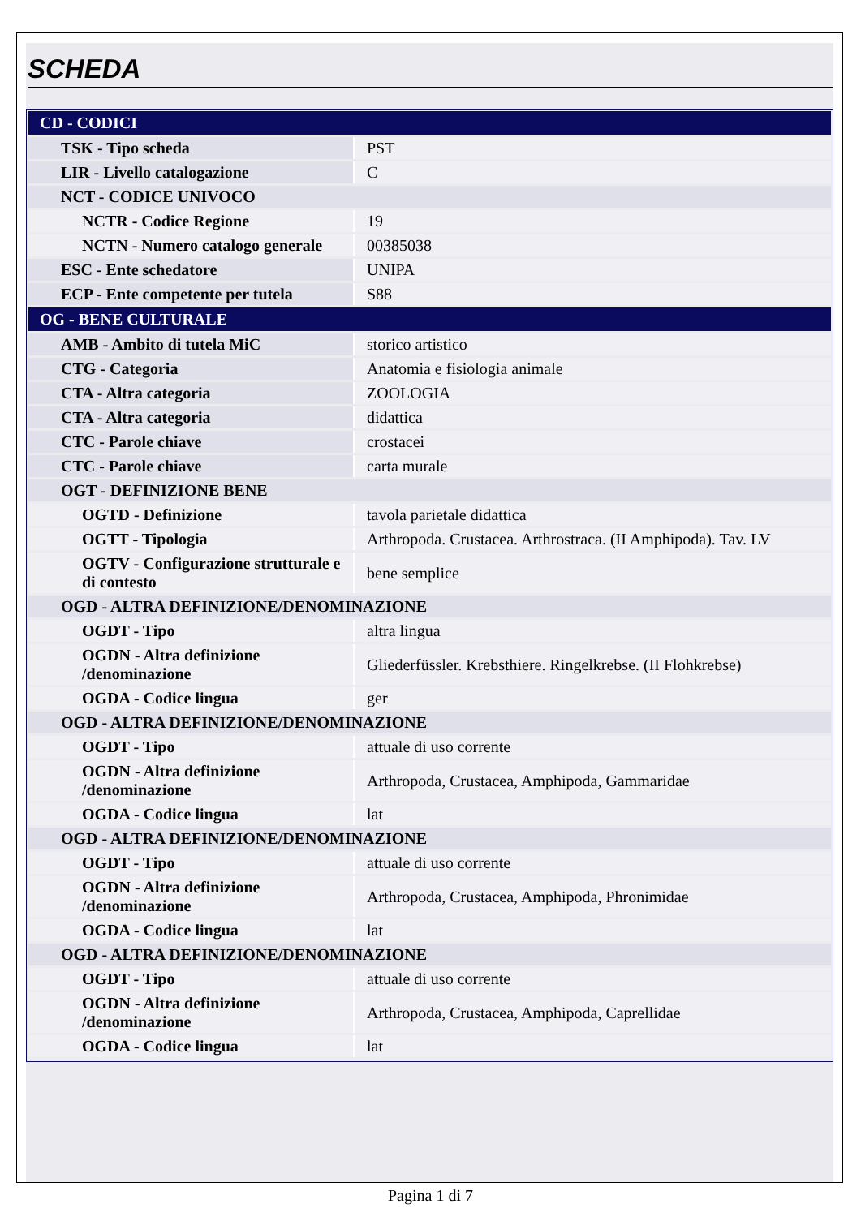SCHEDA
| CD - CODICI | |
| TSK - Tipo scheda | PST |
| LIR - Livello catalogazione | C |
| NCT - CODICE UNIVOCO | |
| NCTR - Codice Regione | 19 |
| NCTN - Numero catalogo generale | 00385038 |
| ESC - Ente schedatore | UNIPA |
| ECP - Ente competente per tutela | S88 |
| OG - BENE CULTURALE | |
| AMB - Ambito di tutela MiC | storico artistico |
| CTG - Categoria | Anatomia e fisiologia animale |
| CTA - Altra categoria | ZOOLOGIA |
| CTA - Altra categoria | didattica |
| CTC - Parole chiave | crostacei |
| CTC - Parole chiave | carta murale |
| OGT - DEFINIZIONE BENE | |
| OGTD - Definizione | tavola parietale didattica |
| OGTT - Tipologia | Arthropoda. Crustacea. Arthrostraca. (II Amphipoda). Tav. LV |
| OGTV - Configurazione strutturale e di contesto | bene semplice |
| OGD - ALTRA DEFINIZIONE/DENOMINAZIONE | |
| OGDT - Tipo | altra lingua |
| OGDN - Altra definizione /denominazione | Gliederfüssler. Krebsthiere. Ringelkrebse. (II Flohkrebse) |
| OGDA - Codice lingua | ger |
| OGD - ALTRA DEFINIZIONE/DENOMINAZIONE | |
| OGDT - Tipo | attuale di uso corrente |
| OGDN - Altra definizione /denominazione | Arthropoda, Crustacea, Amphipoda, Gammaridae |
| OGDA - Codice lingua | lat |
| OGD - ALTRA DEFINIZIONE/DENOMINAZIONE | |
| OGDT - Tipo | attuale di uso corrente |
| OGDN - Altra definizione /denominazione | Arthropoda, Crustacea, Amphipoda, Phronimidae |
| OGDA - Codice lingua | lat |
| OGD - ALTRA DEFINIZIONE/DENOMINAZIONE | |
| OGDT - Tipo | attuale di uso corrente |
| OGDN - Altra definizione /denominazione | Arthropoda, Crustacea, Amphipoda, Caprellidae |
| OGDA - Codice lingua | lat |
Pagina 1 di 7